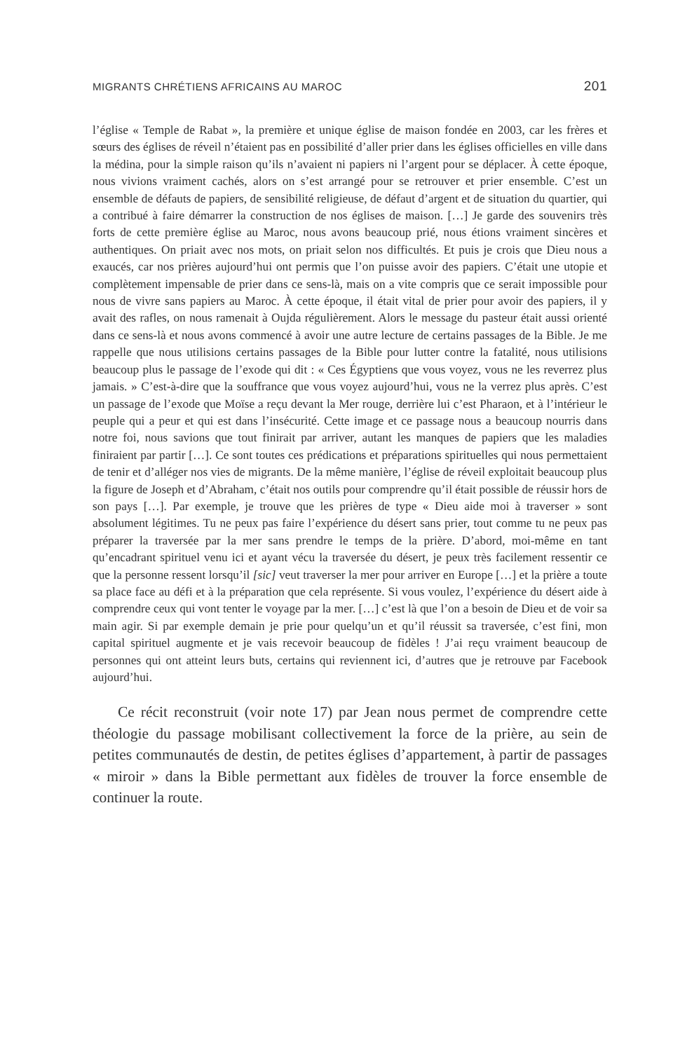MIGRANTS CHRÉTIENS AFRICAINS AU MAROC 201
l’église « Temple de Rabat », la première et unique église de maison fondée en 2003, car les frères et sœurs des églises de réveil n’étaient pas en possibilité d’aller prier dans les églises officielles en ville dans la médina, pour la simple raison qu’ils n’avaient ni papiers ni l’argent pour se déplacer. À cette époque, nous vivions vraiment cachés, alors on s’est arrangé pour se retrouver et prier ensemble. C’est un ensemble de défauts de papiers, de sensibilité religieuse, de défaut d’argent et de situation du quartier, qui a contribué à faire démarrer la construction de nos églises de maison. […] Je garde des souvenirs très forts de cette première église au Maroc, nous avons beaucoup prié, nous étions vraiment sincères et authentiques. On priait avec nos mots, on priait selon nos difficultés. Et puis je crois que Dieu nous a exaucés, car nos prières aujourd’hui ont permis que l’on puisse avoir des papiers. C’était une utopie et complètement impensable de prier dans ce sens-là, mais on a vite compris que ce serait impossible pour nous de vivre sans papiers au Maroc. À cette époque, il était vital de prier pour avoir des papiers, il y avait des rafles, on nous ramenait à Oujda régulièrement. Alors le message du pasteur était aussi orienté dans ce sens-là et nous avons commencé à avoir une autre lecture de certains passages de la Bible. Je me rappelle que nous utilisions certains passages de la Bible pour lutter contre la fatalité, nous utilisions beaucoup plus le passage de l’exode qui dit : « Ces Égyptiens que vous voyez, vous ne les reverrez plus jamais. » C’est-à-dire que la souffrance que vous voyez aujourd’hui, vous ne la verrez plus après. C’est un passage de l’exode que Moïse a reçu devant la Mer rouge, derrière lui c’est Pharaon, et à l’intérieur le peuple qui a peur et qui est dans l’insécurité. Cette image et ce passage nous a beaucoup nourris dans notre foi, nous savions que tout finirait par arriver, autant les manques de papiers que les maladies finiraient par partir […]. Ce sont toutes ces prédications et préparations spirituelles qui nous permettaient de tenir et d’alléger nos vies de migrants. De la même manière, l’église de réveil exploitait beaucoup plus la figure de Joseph et d’Abraham, c’était nos outils pour comprendre qu’il était possible de réussir hors de son pays […]. Par exemple, je trouve que les prières de type « Dieu aide moi à traverser » sont absolument légitimes. Tu ne peux pas faire l’expérience du désert sans prier, tout comme tu ne peux pas préparer la traversée par la mer sans prendre le temps de la prière. D’abord, moi-même en tant qu’encadrant spirituel venu ici et ayant vécu la traversée du désert, je peux très facilement ressentir ce que la personne ressent lorsqu’il [sic] veut traverser la mer pour arriver en Europe […] et la prière a toute sa place face au défi et à la préparation que cela représente. Si vous voulez, l’expérience du désert aide à comprendre ceux qui vont tenter le voyage par la mer. […] c’est là que l’on a besoin de Dieu et de voir sa main agir. Si par exemple demain je prie pour quelqu’un et qu’il réussit sa traversée, c’est fini, mon capital spirituel augmente et je vais recevoir beaucoup de fidèles ! J’ai reçu vraiment beaucoup de personnes qui ont atteint leurs buts, certains qui reviennent ici, d’autres que je retrouve par Facebook aujourd’hui.
Ce récit reconstruit (voir note 17) par Jean nous permet de comprendre cette théologie du passage mobilisant collectivement la force de la prière, au sein de petites communautés de destin, de petites églises d’appartement, à partir de passages « miroir » dans la Bible permettant aux fidèles de trouver la force ensemble de continuer la route.